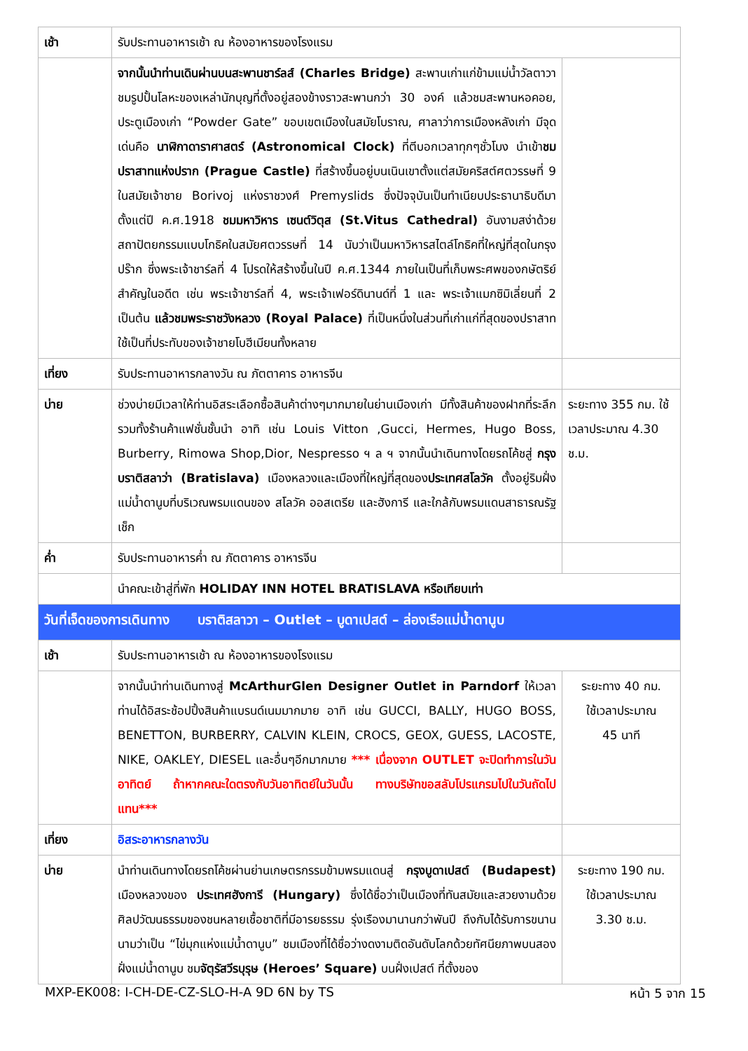| เช้า | รับประทานอาหารเช้า ณ ห้องอาหารของโรงแรม | |
| | จากนั้นนำท่านเดินผ่านบนสะพานชาร์ลส์ (Charles Bridge) สะพานเก่าแก่ข้ามแม่น้ำวัลตาวา ชมรูปปั้นโลหะของเหล่านักบุญที่ตั้งอยู่สองข้างราวสะพานกว่า 30 องค์ แล้วชมสะพานหอคอย, ประตูเมืองเก่า “Powder Gate” ขอบเขตเมืองในสมัยโบราณ, ศาลาว่าการเมืองหลังเก่า มีจุดเด่นคือ นาฬิกาดาราศาสตร์ (Astronomical Clock) ที่ตีบอกเวลาทุกๆชั่วโมง นำเข้า ชมปราสาทแห่งปราก (Prague Castle) ที่สร้างขึ้นอยู่บนเนินเขาตั้งแต่สมัยคริสต์ศตวรรษที่ 9 ในสมัยเจ้าชาย Borivoj แห่งราชวงศ์ Premyslids ซึ่งปัจจุบันเป็นทำเนียบประธานาธิบดีมาตั้งแต่ปี ค.ศ.1918 ชมมหาวิหาร เซนต์วิตุส (St.Vitus Cathedral) อันงามสง่าด้วยสถาปัตยกรรมแบบโกธิคในสมัยศตวรรษที่ 14 นับว่าเป็นมหาวิหารสไตล์โกธิคที่ใหญ่ที่สุดในกรุงปร๊าก ซึ่งพระเจ้าชาร์ลที่ 4 โปรดให้สร้างขึ้นในปี ค.ศ.1344 ภายในเป็นที่เก็บพระศพของกษัตริย์สำคัญในอดีต เช่น พระเจ้าชาร์ลที่ 4, พระเจ้าเฟอร์ดินานด์ที่ 1 และ พระเจ้าแมกซิมิเลี่ยนที่ 2 เป็นต้น แล้วชมพระราชวังหลวง (Royal Palace) ที่เป็นหนึ่งในส่วนที่เก่าแก่ที่สุดของปราสาท ใช้เป็นที่ประทับของเจ้าชายโบฮีเมียนทั้งหลาย | |
| เที่ยง | รับประทานอาหารกลางวัน ณ ภัตตาคาร อาหารจีน | |
| บ่าย | ช่วงบ่ายมีเวลาให้ท่านอิสระเลือกซื้อสินค้าต่างๆมากมายในย่านเมืองเก่า มีทั้งสินค้าของฝากที่ระลึก รวมทั้งร้านค้าแฟชั่นชั้นนำ อาทิ เช่น Louis Vitton ,Gucci, Hermes, Hugo Boss, Burberry, Rimowa Shop,Dior, Nespresso ฯ ล ฯ จากนั้นนำเดินทางโดยรถโค้ชสู่ กรุงบราติสลาว่า (Bratislava) เมืองหลวงและเมืองที่ใหญ่ที่สุดของ ประเทศสโลวัค ตั้งอยู่ริมฝั่งแม่น้ำดานูบที่บริเวณพรมแดนของ สโลวัค ออสเตรีย และฮังการี และใกล้กับพรมแดนสาธารณรัฐเช็ก | ระยะทาง 355 กม. ใช้เวลาประมาณ 4.30 ช.ม. |
| ค่ำ | รับประทานอาหารค่ำ ณ ภัตตาคาร อาหารจีน | |
| | นำคณะเข้าสู่ที่พัก HOLIDAY INN HOTEL BRATISLAVA หรือเทียบเท่า | |
| วันที่เจ็ดของการเดินทาง บราติสลาวา – Outlet – บูดาเปสต์ – ล่องเรือแม่น้ำดานูบ | | |
| เช้า | รับประทานอาหารเช้า ณ ห้องอาหารของโรงแรม | |
| | จากนั้นนำท่านเดินทางสู่ McArthurGlen Designer Outlet in Parndorf ให้เวลาท่านได้อิสระช้อปปิ้งสินค้าแบรนด์เนมมากมาย อาทิ เช่น GUCCI, BALLY, HUGO BOSS, BENETTON, BURBERRY, CALVIN KLEIN, CROCS, GEOX, GUESS, LACOSTE, NIKE, OAKLEY, DIESEL และอื่นๆอีกมากมาย *** เนื่องจาก OUTLET จะปิดทำการในวันอาทิตย์ ถ้าหากคณะใดตรงกับวันอาทิตย์ในวันนั้น ทางบริษัทขอสลับโปรแกรมไปในวันถัดไปแทน*** | ระยะทาง 40 กม. ใช้เวลาประมาณ 45 นาที |
| เที่ยง | อิสระอาหารกลางวัน | |
| บ่าย | นำท่านเดินทางโดยรถโค้ชผ่านย่านเกษตรกรรมข้ามพรมแดนสู่ กรุงบูดาเปสต์ (Budapest) เมืองหลวงของ ประเทศฮังการี (Hungary) ซึ่งได้ชื่อว่าเป็นเมืองที่ทันสมัยและสวยงามด้วยศิลปวัฒนธรรมของชนหลายเชื้อชาติที่มีอารยธรรม รุ่งเรืองมานานกว่าพันปี ถึงกับได้รับการขนานนามว่าเป็น “ไข่มุกแห่งแม่น้ำดานูบ” ชมเมืองที่ได้ชื่อว่างดงามติดอันดับโลกด้วยทัศนียภาพบนสองฝั่งแม่น้ำดานูบ ชม จัตุรัสวีรบุรุษ (Heroes’ Square) บนฝั่งเปสต์ ที่ตั้งของ | ระยะทาง 190 กม. ใช้เวลาประมาณ 3.30 ช.ม. |
MXP-EK008: I-CH-DE-CZ-SLO-H-A 9D 6N by TS หน้า 5 จาก 15